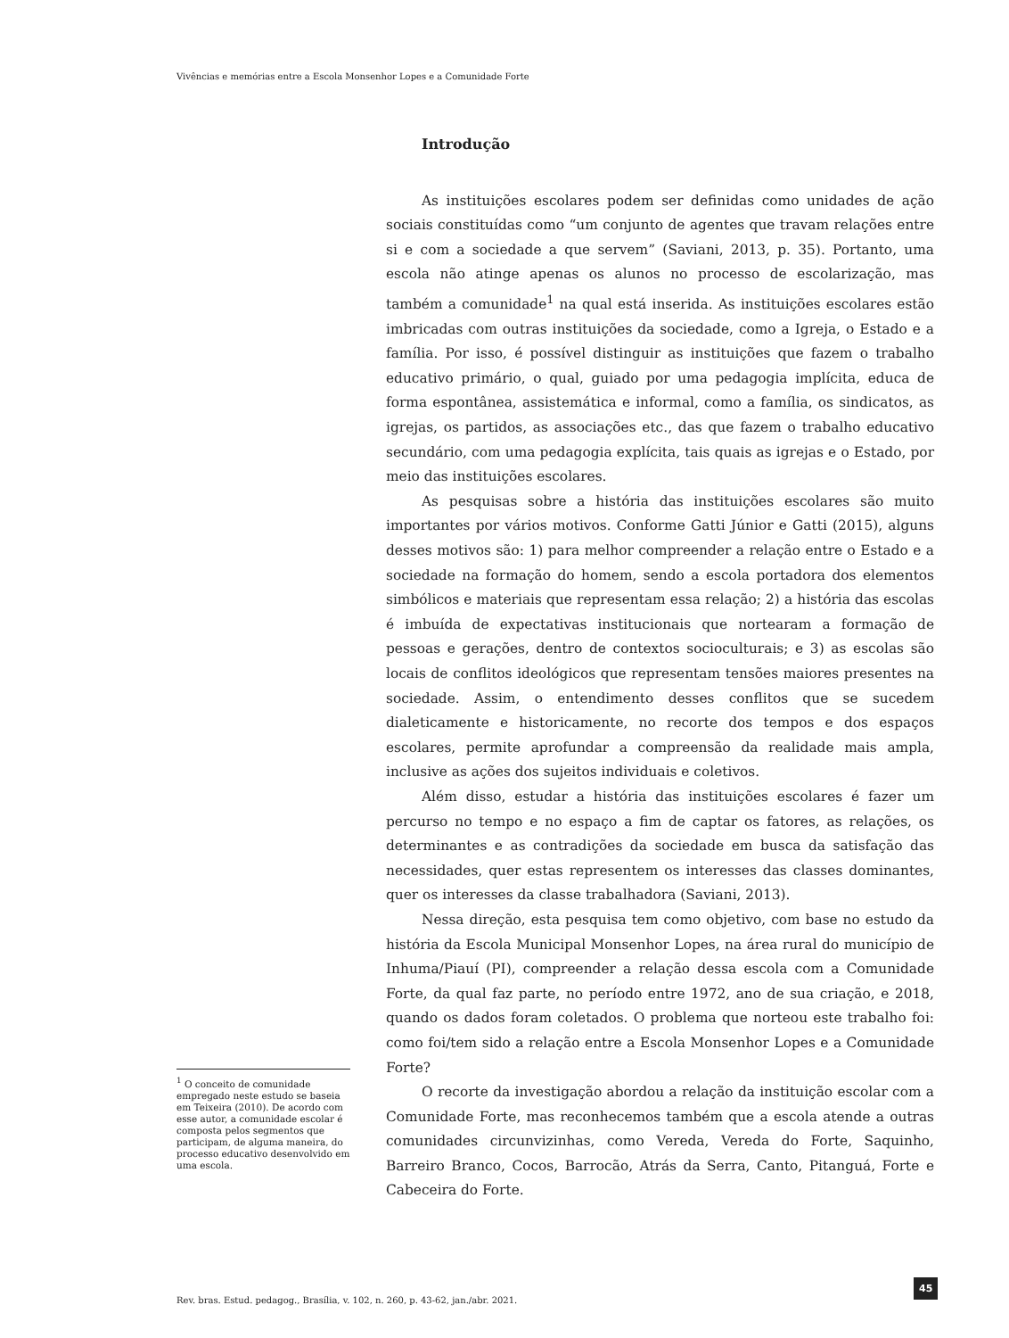Vivências e memórias entre a Escola Monsenhor Lopes e a Comunidade Forte
<sup>1</sup> O conceito de comunidade empregado neste estudo se baseia em Teixeira (2010). De acordo com esse autor, a comunidade escolar é composta pelos segmentos que participam, de alguma maneira, do processo educativo desenvolvido em uma escola.
Introdução
As instituições escolares podem ser definidas como unidades de ação sociais constituídas como “um conjunto de agentes que travam relações entre si e com a sociedade a que servem” (Saviani, 2013, p. 35). Portanto, uma escola não atinge apenas os alunos no processo de escolarização, mas também a comunidade<sup>1</sup> na qual está inserida. As instituições escolares estão imbricadas com outras instituições da sociedade, como a Igreja, o Estado e a família. Por isso, é possível distinguir as instituições que fazem o trabalho educativo primário, o qual, guiado por uma pedagogia implícita, educa de forma espontânea, assistemática e informal, como a família, os sindicatos, as igrejas, os partidos, as associações etc., das que fazem o trabalho educativo secundário, com uma pedagogia explícita, tais quais as igrejas e o Estado, por meio das instituições escolares.
As pesquisas sobre a história das instituições escolares são muito importantes por vários motivos. Conforme Gatti Júnior e Gatti (2015), alguns desses motivos são: 1) para melhor compreender a relação entre o Estado e a sociedade na formação do homem, sendo a escola portadora dos elementos simbólicos e materiais que representam essa relação; 2) a história das escolas é imbuída de expectativas institucionais que nortearam a formação de pessoas e gerações, dentro de contextos socioculturais; e 3) as escolas são locais de conflitos ideológicos que representam tensões maiores presentes na sociedade. Assim, o entendimento desses conflitos que se sucedem dialeticamente e historicamente, no recorte dos tempos e dos espaços escolares, permite aprofundar a compreensão da realidade mais ampla, inclusive as ações dos sujeitos individuais e coletivos.
Além disso, estudar a história das instituições escolares é fazer um percurso no tempo e no espaço a fim de captar os fatores, as relações, os determinantes e as contradições da sociedade em busca da satisfação das necessidades, quer estas representem os interesses das classes dominantes, quer os interesses da classe trabalhadora (Saviani, 2013).
Nessa direção, esta pesquisa tem como objetivo, com base no estudo da história da Escola Municipal Monsenhor Lopes, na área rural do município de Inhuma/Piauí (PI), compreender a relação dessa escola com a Comunidade Forte, da qual faz parte, no período entre 1972, ano de sua criação, e 2018, quando os dados foram coletados. O problema que norteou este trabalho foi: como foi/tem sido a relação entre a Escola Monsenhor Lopes e a Comunidade Forte?
O recorte da investigação abordou a relação da instituição escolar com a Comunidade Forte, mas reconhecemos também que a escola atende a outras comunidades circunvizinhas, como Vereda, Vereda do Forte, Saquinho, Barreiro Branco, Cocos, Barrocão, Atrás da Serra, Canto, Pitanguá, Forte e Cabeceira do Forte.
Rev. bras. Estud. pedagog., Brasília, v. 102, n. 260, p. 43-62, jan./abr. 2021.
45